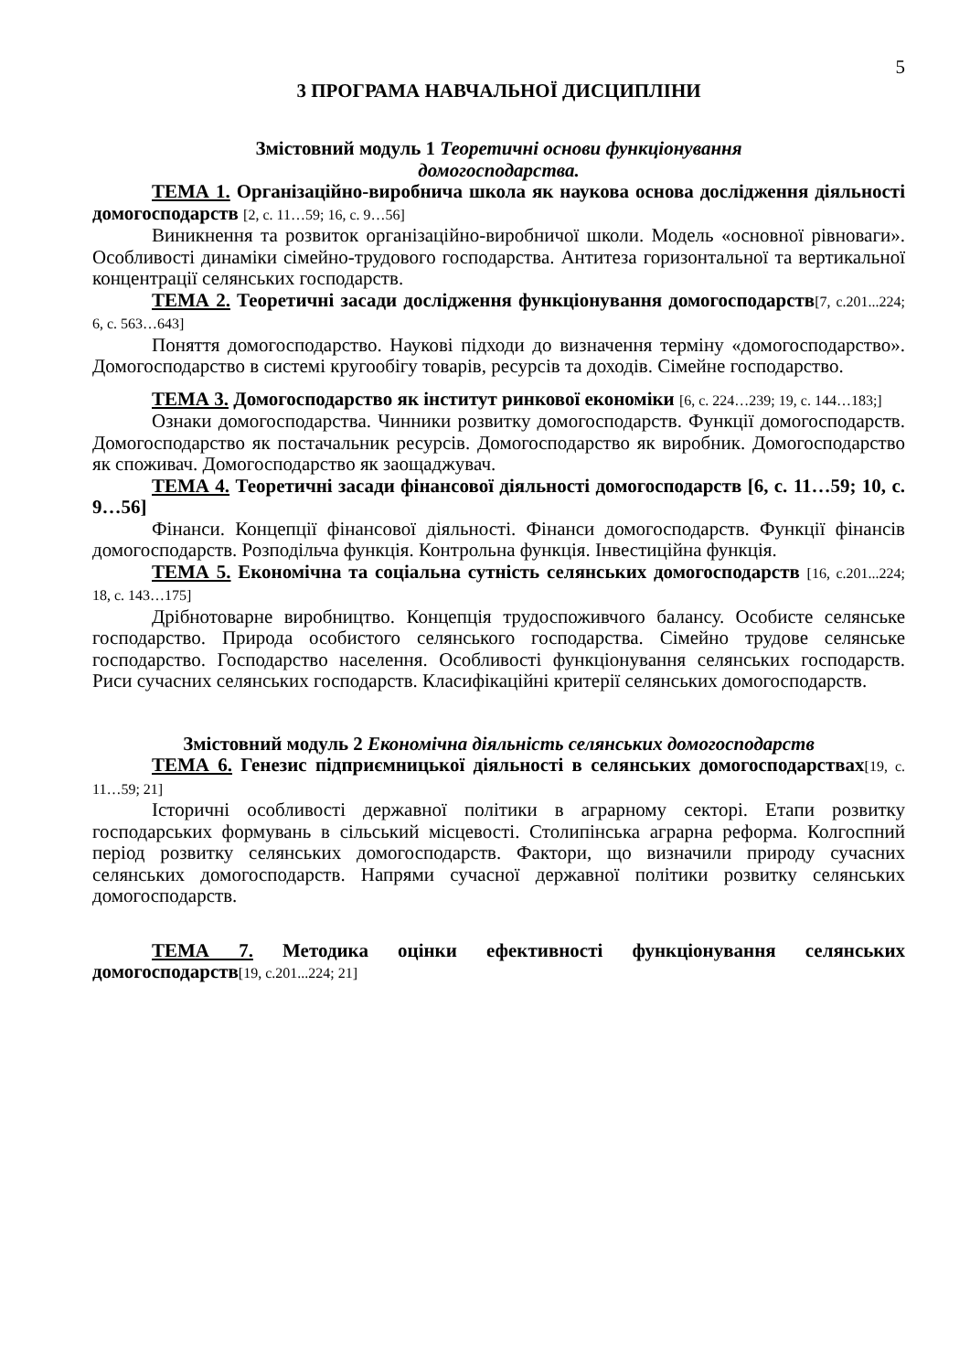5
3 ПРОГРАМА НАВЧАЛЬНОЇ ДИСЦИПЛІНИ
Змістовний модуль 1 Теоретичні основи функціонування
домогосподарства.
ТЕМА 1. Організаційно-виробнича школа як наукова основа дослідження діяльності домогосподарств [2, с. 11…59; 16, с. 9…56]
Виникнення та розвиток організаційно-виробничої школи. Модель «основної рівноваги». Особливості динаміки сімейно-трудового господарства. Антитеза горизонтальної та вертикальної концентрації селянських господарств.
ТЕМА 2. Теоретичні засади дослідження функціонування домогосподарств[7, с.201...224; 6, с. 563…643]
Поняття домогосподарство. Наукові підходи до визначення терміну «домогосподарство». Домогосподарство в системі кругообігу товарів, ресурсів та доходів. Сімейне господарство.
ТЕМА 3. Домогосподарство як інститут ринкової економіки [6, с. 224…239; 19, с. 144…183;]
Ознаки домогосподарства. Чинники розвитку домогосподарств. Функції домогосподарств. Домогосподарство як постачальник ресурсів. Домогосподарство як виробник. Домогосподарство як споживач. Домогосподарство як заощаджувач.
ТЕМА 4. Теоретичні засади фінансової діяльності домогосподарств [6, с. 11…59; 10, с. 9…56]
Фінанси. Концепції фінансової діяльності. Фінанси домогосподарств. Функції фінансів домогосподарств. Розподільча функція. Контрольна функція. Інвестиційна функція.
ТЕМА 5. Економічна та соціальна сутність селянських домогосподарств [16, с.201...224; 18, с. 143…175]
Дрібнотоварне виробництво. Концепція трудоспоживчого балансу. Особисте селянське господарство. Природа особистого селянського господарства. Сімейно трудове селянське господарство. Господарство населення. Особливості функціонування селянських господарств. Риси сучасних селянських господарств. Класифікаційні критерії селянських домогосподарств.
Змістовний модуль 2 Економічна діяльність селянських домогосподарств
ТЕМА 6. Генезис підприємницької діяльності в селянських домогосподарствах[19, с. 11…59; 21]
Історичні особливості державної політики в аграрному секторі. Етапи розвитку господарських формувань в сільський місцевості. Столипінська аграрна реформа. Колгоспний період розвитку селянських домогосподарств. Фактори, що визначили природу сучасних селянських домогосподарств. Напрями сучасної державної політики розвитку селянських домогосподарств.
ТЕМА 7. Методика оцінки ефективності функціонування селянських домогосподарств[19, с.201...224; 21]